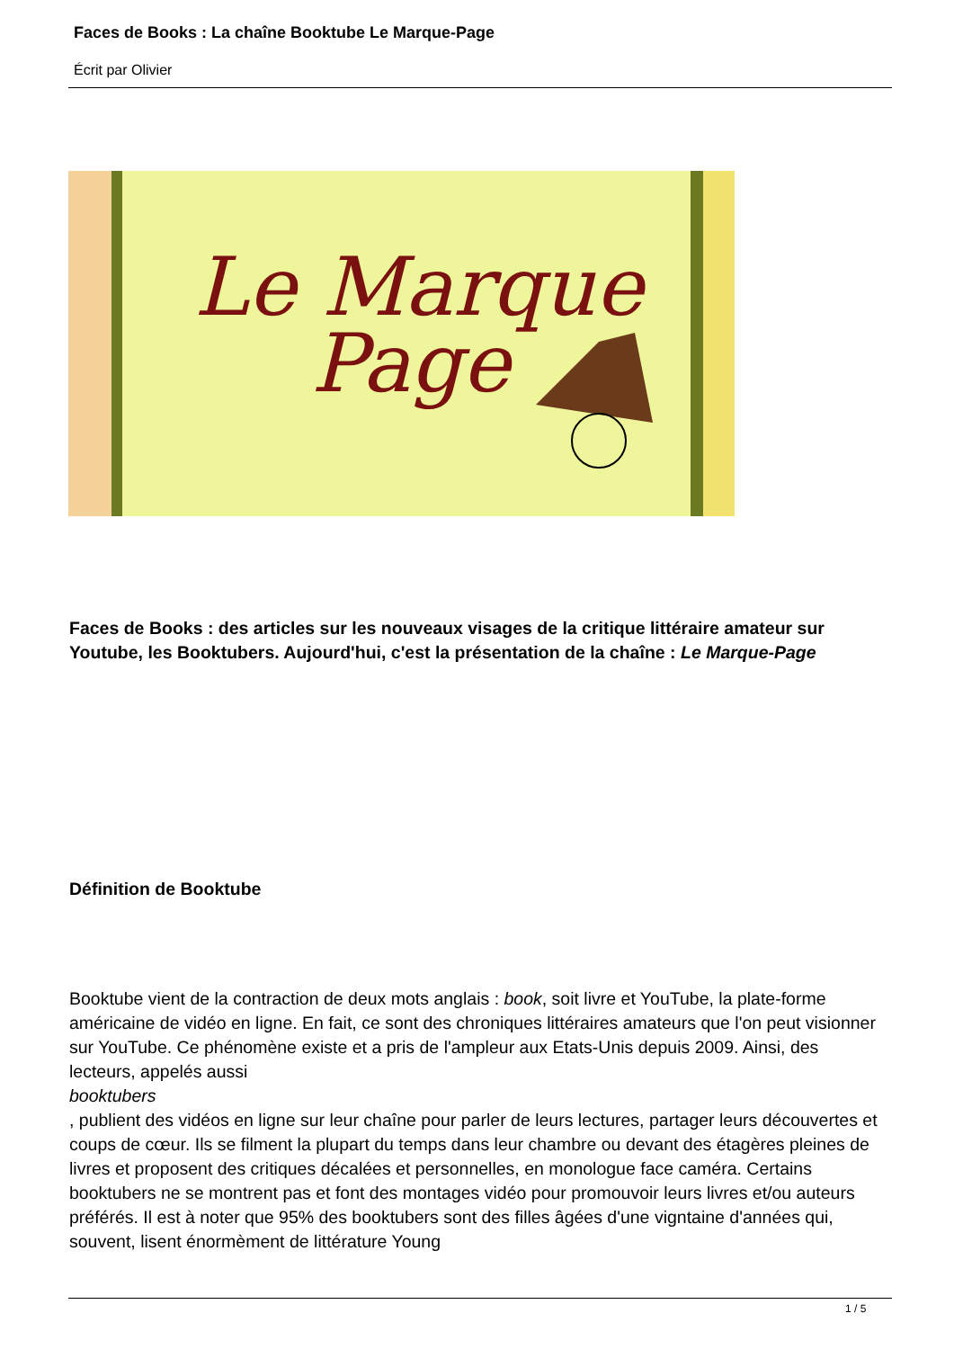Faces de Books : La chaîne Booktube Le Marque-Page
Écrit par Olivier
Le Marque
Page
Faces de Books : des articles sur les nouveaux visages de la critique littéraire amateur sur Youtube, les Booktubers. Aujourd'hui, c'est la présentation de la chaîne : Le Marque-Page
Définition de Booktube
Booktube vient de la contraction de deux mots anglais : book, soit livre et YouTube, la plate-forme américaine de vidéo en ligne. En fait, ce sont des chroniques littéraires amateurs que l'on peut visionner sur YouTube. Ce phénomène existe et a pris de l'ampleur aux Etats-Unis depuis 2009. Ainsi, des lecteurs, appelés aussi
booktubers
, publient des vidéos en ligne sur leur chaîne pour parler de leurs lectures, partager leurs découvertes et coups de cœur. Ils se filment la plupart du temps dans leur chambre ou devant des étagères pleines de livres et proposent des critiques décalées et personnelles, en monologue face caméra. Certains booktubers ne se montrent pas et font des montages vidéo pour promouvoir leurs livres et/ou auteurs préférés. Il est à noter que 95% des booktubers sont des filles âgées d'une vigntaine d'années qui, souvent, lisent énormèment de littérature Young
1 / 5